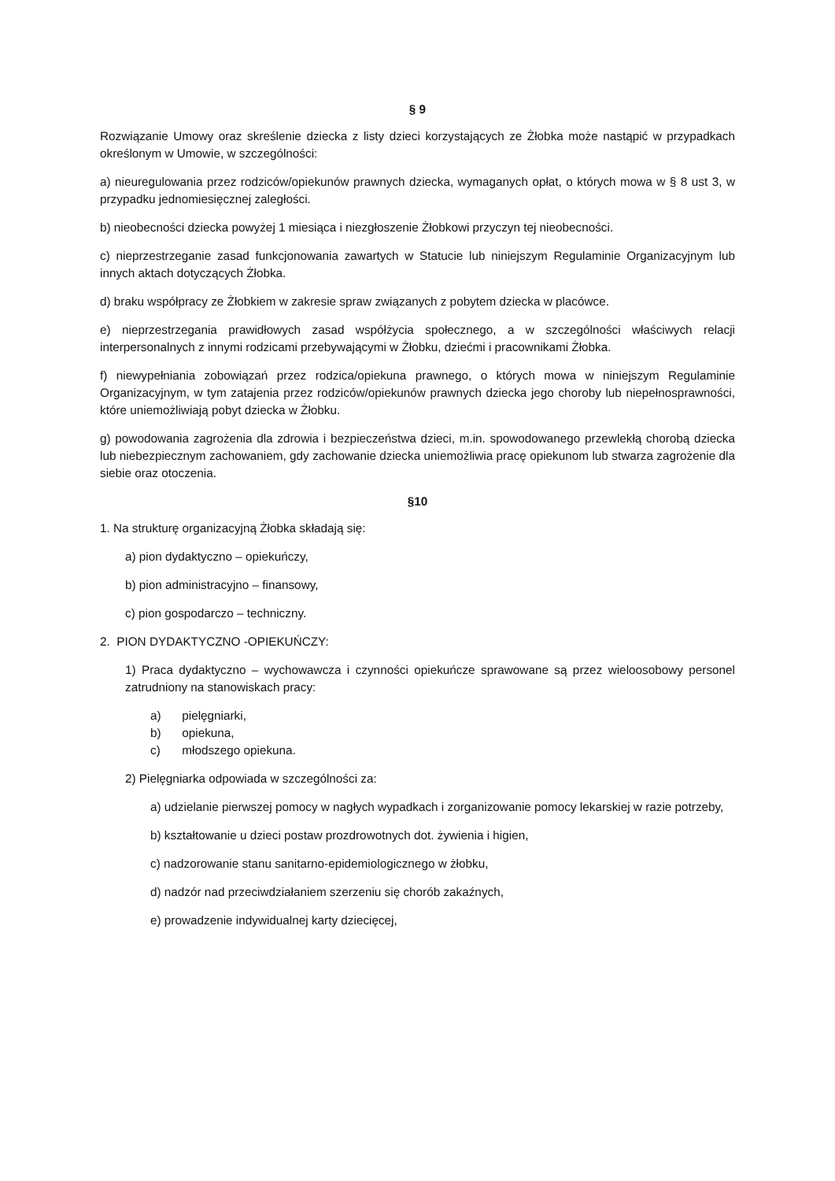§ 9
Rozwiązanie Umowy oraz skreślenie dziecka z listy dzieci korzystających ze Żłobka może nastąpić w przypadkach określonym w Umowie, w szczególności:
a) nieuregulowania przez rodziców/opiekunów prawnych dziecka, wymaganych opłat, o których mowa w § 8 ust 3, w przypadku jednomiesięcznej zaległości.
b) nieobecności dziecka powyżej 1 miesiąca i niezgłoszenie Żłobkowi przyczyn tej nieobecności.
c) nieprzestrzeganie zasad funkcjonowania zawartych w Statucie lub niniejszym Regulaminie Organizacyjnym lub innych aktach dotyczących Żłobka.
d) braku współpracy ze Żłobkiem w zakresie spraw związanych z pobytem dziecka w placówce.
e) nieprzestrzegania prawidłowych zasad współżycia społecznego, a w szczególności właściwych relacji interpersonalnych z innymi rodzicami przebywającymi w Żłobku, dziećmi i pracownikami Żłobka.
f) niewypełniania zobowiązań przez rodzica/opiekuna prawnego, o których mowa w niniejszym Regulaminie Organizacyjnym, w tym zatajenia przez rodziców/opiekunów prawnych dziecka jego choroby lub niepełnosprawności, które uniemożliwiają pobyt dziecka w Żłobku.
g) powodowania zagrożenia dla zdrowia i bezpieczeństwa dzieci, m.in. spowodowanego przewlekłą chorobą dziecka lub niebezpiecznym zachowaniem, gdy zachowanie dziecka uniemożliwia pracę opiekunom lub stwarza zagrożenie dla siebie oraz otoczenia.
§10
1. Na strukturę organizacyjną Żłobka składają się:
a) pion dydaktyczno – opiekuńczy,
b) pion administracyjno – finansowy,
c) pion gospodarczo – techniczny.
2. PION DYDAKTYCZNO -OPIEKUŃCZY:
1) Praca dydaktyczno – wychowawcza i czynności opiekuńcze sprawowane są przez wieloosobowy personel zatrudniony na stanowiskach pracy:
a) pielęgniarki,
b) opiekuna,
c) młodszego opiekuna.
2) Pielęgniarka odpowiada w szczególności za:
a) udzielanie pierwszej pomocy w nagłych wypadkach i zorganizowanie pomocy lekarskiej w razie potrzeby,
b) kształtowanie u dzieci postaw prozdrowotnych dot. żywienia i higien,
c) nadzorowanie stanu sanitarno-epidemiologicznego w żłobku,
d) nadzór nad przeciwdziałaniem szerzeniu się chorób zakaźnych,
e) prowadzenie indywidualnej karty dziecięcej,